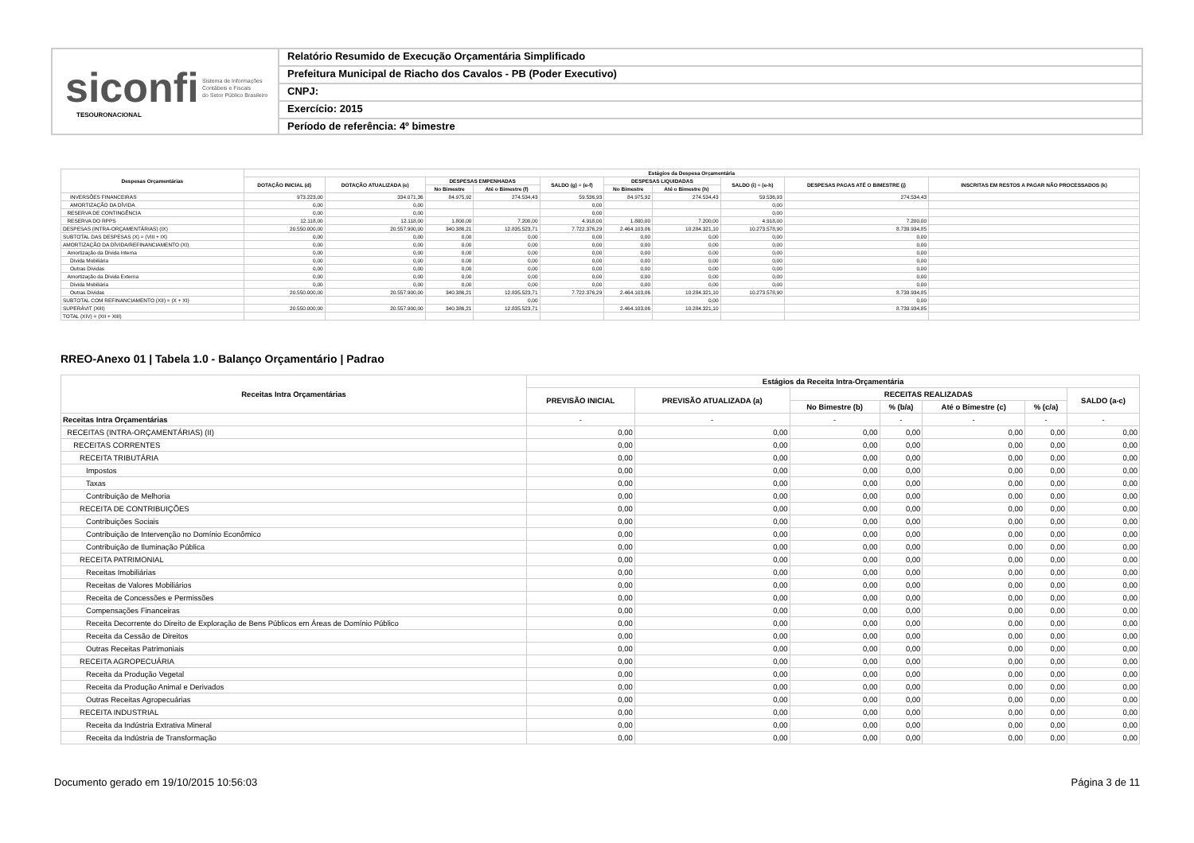siconfi Sistema de Informações
Contábeis e Fiscais
do Setor Público Brasileiro
TESOURONACIONAL
Relatório Resumido de Execução Orçamentária Simplificado
Prefeitura Municipal de Riacho dos Cavalos - PB (Poder Executivo)
CNPJ:
Exercício: 2015
Período de referência: 4º bimestre
| Despesas Orçamentárias | Estágios da Despesa Orçamentária | | | | | | | | | |
| --- | --- | --- | --- | --- | --- | --- | --- | --- | --- | --- |
| | DOTAÇÃO INICIAL (d) | DOTAÇÃO ATUALIZADA (e) | DESPESAS EMPENHADAS | | SALDO (g) = (e-f) | DESPESAS LIQUIDADAS | | SALDO (i) = (e-h) | DESPESAS PAGAS ATÉ O BIMESTRE (j) | INSCRITAS EM RESTOS A PAGAR NÃO PROCESSADOS (k) |
| | | | No Bimestre | Até o Bimestre (f) | | No Bimestre | Até o Bimestre (h) | | | |
| INVERSÕES FINANCEIRAS | 973.223,00 | 334.071,36 | 84.975,92 | 274.534,43 | 59.536,93 | 84.975,92 | 274.534,43 | 59.536,93 | 274.534,43 | |
| AMORTIZAÇÃO DA DÍVIDA | 0,00 | 0,00 | | | 0,00 | | | 0,00 | | |
| RESERVA DE CONTINGÊNCIA | 0,00 | 0,00 | | | 0,00 | | | 0,00 | | |
| RESERVA DO RPPS | 12.118,00 | 12.118,00 | 1.800,00 | 7.200,00 | 4.918,00 | 1.800,00 | 7.200,00 | 4.918,00 | 7.200,00 | |
| DESPESAS (INTRA-ORÇAMENTÁRIAS) (IX) | 20.550.000,00 | 20.557.900,00 | 340.386,21 | 12.835.523,71 | 7.722.376,29 | 2.464.103,06 | 10.284.321,10 | 10.273.578,90 | 8.739.934,85 | |
| SUBTOTAL DAS DESPESAS (X) = (VIII + IX) | 0,00 | 0,00 | 0,00 | 0,00 | 0,00 | 0,00 | 0,00 | 0,00 | 0,00 | |
| AMORTIZAÇÃO DA DÍVIDA/REFINANCIAMENTO (XI) | 0,00 | 0,00 | 0,00 | 0,00 | 0,00 | 0,00 | 0,00 | 0,00 | 0,00 | |
| Amortização da Dívida Interna | 0,00 | 0,00 | 0,00 | 0,00 | 0,00 | 0,00 | 0,00 | 0,00 | 0,00 | |
| Dívida Mobiliária | 0,00 | 0,00 | 0,00 | 0,00 | 0,00 | 0,00 | 0,00 | 0,00 | 0,00 | |
| Outras Dívidas | 0,00 | 0,00 | 0,00 | 0,00 | 0,00 | 0,00 | 0,00 | 0,00 | 0,00 | |
| Amortização da Dívida Externa | 0,00 | 0,00 | 0,00 | 0,00 | 0,00 | 0,00 | 0,00 | 0,00 | 0,00 | |
| Dívida Mobiliária | 0,00 | 0,00 | 0,00 | 0,00 | 0,00 | 0,00 | 0,00 | 0,00 | 0,00 | |
| Outras Dívidas | 20.550.000,00 | 20.557.900,00 | 340.386,21 | 12.835.523,71 | 7.722.376,29 | 2.464.103,06 | 10.284.321,10 | 10.273.578,90 | 8.739.934,85 | |
| SUBTOTAL COM REFINANCIAMENTO (XII) = (X + XI) | | | | 0,00 | | | 0,00 | | 0,00 | |
| SUPERÁVIT (XIII) | 20.550.000,00 | 20.557.900,00 | 340.386,21 | 12.835.523,71 | | 2.464.103,06 | 10.284.321,10 | | 8.739.934,85 | |
| TOTAL (XIV) = (XII + XIII) | | | | | | | | | | |
RREO-Anexo 01 | Tabela 1.0 - Balanço Orçamentário | Padrao
| Receitas Intra Orçamentárias | Estágios da Receita Intra-Orçamentária | | | | | | |
| --- | --- | --- | --- | --- | --- | --- | --- |
| | PREVISÃO INICIAL | PREVISÃO ATUALIZADA (a) | RECEITAS REALIZADAS | | | | SALDO (a-c) |
| | | | No Bimestre (b) | % (b/a) | Até o Bimestre (c) | % (c/a) | |
| Receitas Intra Orçamentárias | - | - | - | - | - | - | - |
| RECEITAS (INTRA-ORÇAMENTÁRIAS) (II) | 0,00 | 0,00 | 0,00 | 0,00 | 0,00 | 0,00 | 0,00 |
| RECEITAS CORRENTES | 0,00 | 0,00 | 0,00 | 0,00 | 0,00 | 0,00 | 0,00 |
| RECEITA TRIBUTÁRIA | 0,00 | 0,00 | 0,00 | 0,00 | 0,00 | 0,00 | 0,00 |
| Impostos | 0,00 | 0,00 | 0,00 | 0,00 | 0,00 | 0,00 | 0,00 |
| Taxas | 0,00 | 0,00 | 0,00 | 0,00 | 0,00 | 0,00 | 0,00 |
| Contribuição de Melhoria | 0,00 | 0,00 | 0,00 | 0,00 | 0,00 | 0,00 | 0,00 |
| RECEITA DE CONTRIBUIÇÕES | 0,00 | 0,00 | 0,00 | 0,00 | 0,00 | 0,00 | 0,00 |
| Contribuições Sociais | 0,00 | 0,00 | 0,00 | 0,00 | 0,00 | 0,00 | 0,00 |
| Contribuição de Intervenção no Domínio Econômico | 0,00 | 0,00 | 0,00 | 0,00 | 0,00 | 0,00 | 0,00 |
| Contribuição de Iluminação Pública | 0,00 | 0,00 | 0,00 | 0,00 | 0,00 | 0,00 | 0,00 |
| RECEITA PATRIMONIAL | 0,00 | 0,00 | 0,00 | 0,00 | 0,00 | 0,00 | 0,00 |
| Receitas Imobiliárias | 0,00 | 0,00 | 0,00 | 0,00 | 0,00 | 0,00 | 0,00 |
| Receitas de Valores Mobiliários | 0,00 | 0,00 | 0,00 | 0,00 | 0,00 | 0,00 | 0,00 |
| Receita de Concessões e Permissões | 0,00 | 0,00 | 0,00 | 0,00 | 0,00 | 0,00 | 0,00 |
| Compensações Financeiras | 0,00 | 0,00 | 0,00 | 0,00 | 0,00 | 0,00 | 0,00 |
| Receita Decorrente do Direito de Exploração de Bens Públicos em Áreas de Domínio Público | 0,00 | 0,00 | 0,00 | 0,00 | 0,00 | 0,00 | 0,00 |
| Receita da Cessão de Direitos | 0,00 | 0,00 | 0,00 | 0,00 | 0,00 | 0,00 | 0,00 |
| Outras Receitas Patrimoniais | 0,00 | 0,00 | 0,00 | 0,00 | 0,00 | 0,00 | 0,00 |
| RECEITA AGROPECUÁRIA | 0,00 | 0,00 | 0,00 | 0,00 | 0,00 | 0,00 | 0,00 |
| Receita da Produção Vegetal | 0,00 | 0,00 | 0,00 | 0,00 | 0,00 | 0,00 | 0,00 |
| Receita da Produção Animal e Derivados | 0,00 | 0,00 | 0,00 | 0,00 | 0,00 | 0,00 | 0,00 |
| Outras Receitas Agropecuárias | 0,00 | 0,00 | 0,00 | 0,00 | 0,00 | 0,00 | 0,00 |
| RECEITA INDUSTRIAL | 0,00 | 0,00 | 0,00 | 0,00 | 0,00 | 0,00 | 0,00 |
| Receita da Indústria Extrativa Mineral | 0,00 | 0,00 | 0,00 | 0,00 | 0,00 | 0,00 | 0,00 |
| Receita da Indústria de Transformação | 0,00 | 0,00 | 0,00 | 0,00 | 0,00 | 0,00 | 0,00 |
Documento gerado em 19/10/2015 10:56:03 Página 3 de 11